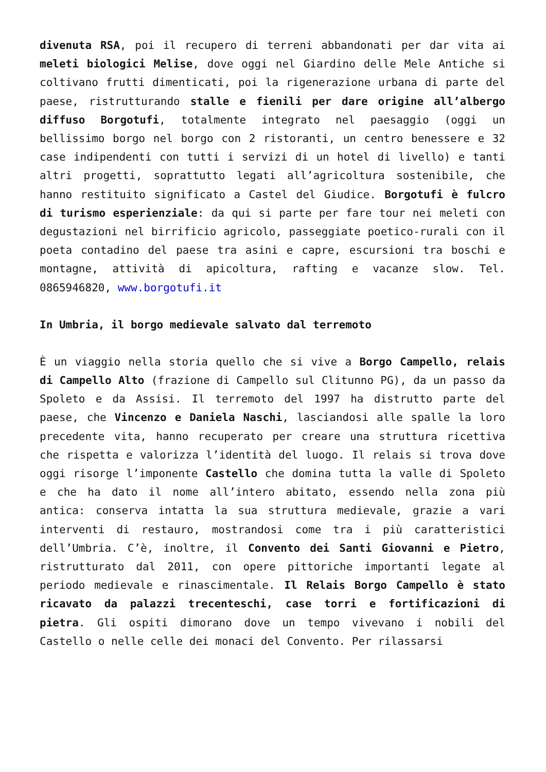divenuta RSA, poi il recupero di terreni abbandonati per dar vita ai meleti biologici Melise, dove oggi nel Giardino delle Mele Antiche si coltivano frutti dimenticati, poi la rigenerazione urbana di parte del paese, ristrutturando stalle e fienili per dare origine all’albergo diffuso Borgotufi, totalmente integrato nel paesaggio (oggi un bellissimo borgo nel borgo con 2 ristoranti, un centro benessere e 32 case indipendenti con tutti i servizi di un hotel di livello) e tanti altri progetti, soprattutto legati all’agricoltura sostenibile, che hanno restituito significato a Castel del Giudice. Borgotufi è fulcro di turismo esperienziale: da qui si parte per fare tour nei meleti con degustazioni nel birrificio agricolo, passeggiate poetico-rurali con il poeta contadino del paese tra asini e capre, escursioni tra boschi e montagne, attività di apicoltura, rafting e vacanze slow. Tel. 0865946820, www.borgotufi.it
In Umbria, il borgo medievale salvato dal terremoto
È un viaggio nella storia quello che si vive a Borgo Campello, relais di Campello Alto (frazione di Campello sul Clitunno PG), da un passo da Spoleto e da Assisi. Il terremoto del 1997 ha distrutto parte del paese, che Vincenzo e Daniela Naschi, lasciandosi alle spalle la loro precedente vita, hanno recuperato per creare una struttura ricettiva che rispetta e valorizza l’identità del luogo. Il relais si trova dove oggi risorge l’imponente Castello che domina tutta la valle di Spoleto e che ha dato il nome all’intero abitato, essendo nella zona più antica: conserva intatta la sua struttura medievale, grazie a vari interventi di restauro, mostrandosi come tra i più caratteristici dell’Umbria. C’è, inoltre, il Convento dei Santi Giovanni e Pietro, ristrutturato dal 2011, con opere pittoriche importanti legate al periodo medievale e rinascimentale. Il Relais Borgo Campello è stato ricavato da palazzi trecenteschi, case torri e fortificazioni di pietra. Gli ospiti dimorano dove un tempo vivevano i nobili del Castello o nelle celle dei monaci del Convento. Per rilassarsi